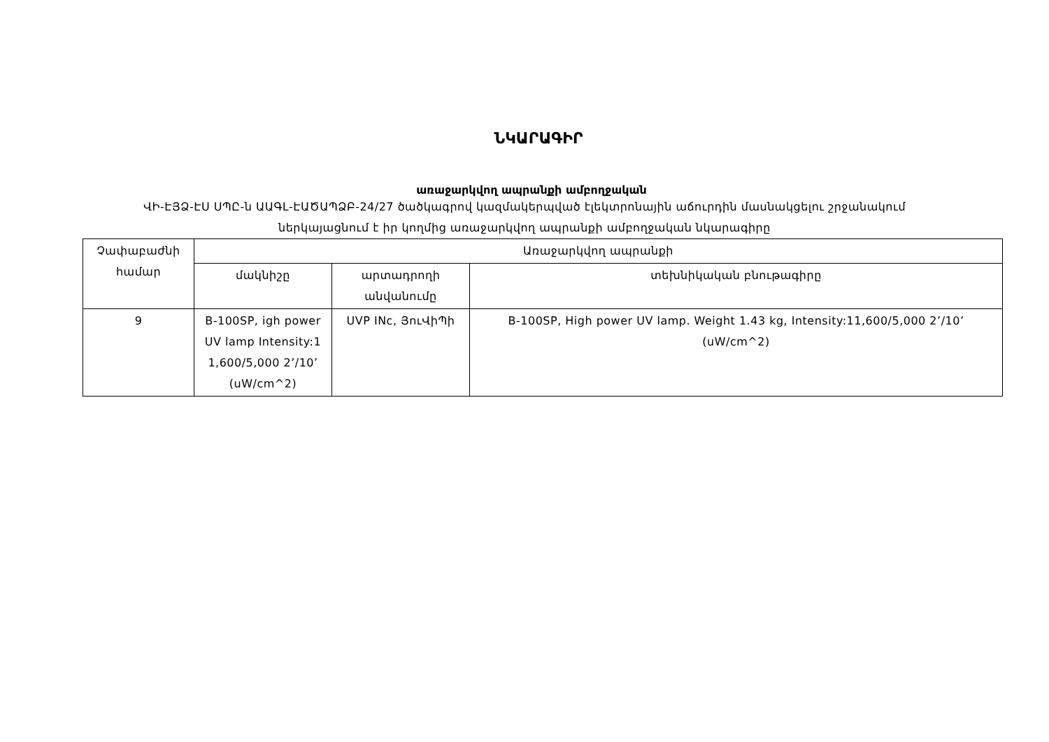ՆԿԱՐԱԳԻՐ
առաջարկվող ապրանքի ամբողջական
ՎԻ-ԷՅՁ-ԷՍ ՍՊԸ-ն ԱԱԳԼ-ԷԱԾԱՊՁԲ-24/27 ծածկագրով կազմակերպված էլեկտրոնային աճուրդին մասնակցելու շրջանակում
ներկայացնում է իր կողմից առաջարկվող ապրանքի ամբողջական նկարագիրը
| Չափաբաժնի համար | Առաջարկվող ապրանքի | | |
| --- | --- | --- | --- |
| | մակնիշը | արտադրողի անվանումը | տեխնիկական բնութագիրը |
| 9 | B-100SP, igh power UV lamp Intensity:1 1,600/5,000 2’/10’ (uW/cm^2) | UVP INc, ՅուՎիՊի | B-100SP, High power UV lamp. Weight 1.43 kg, Intensity:11,600/5,000 2’/10’ (uW/cm^2) |